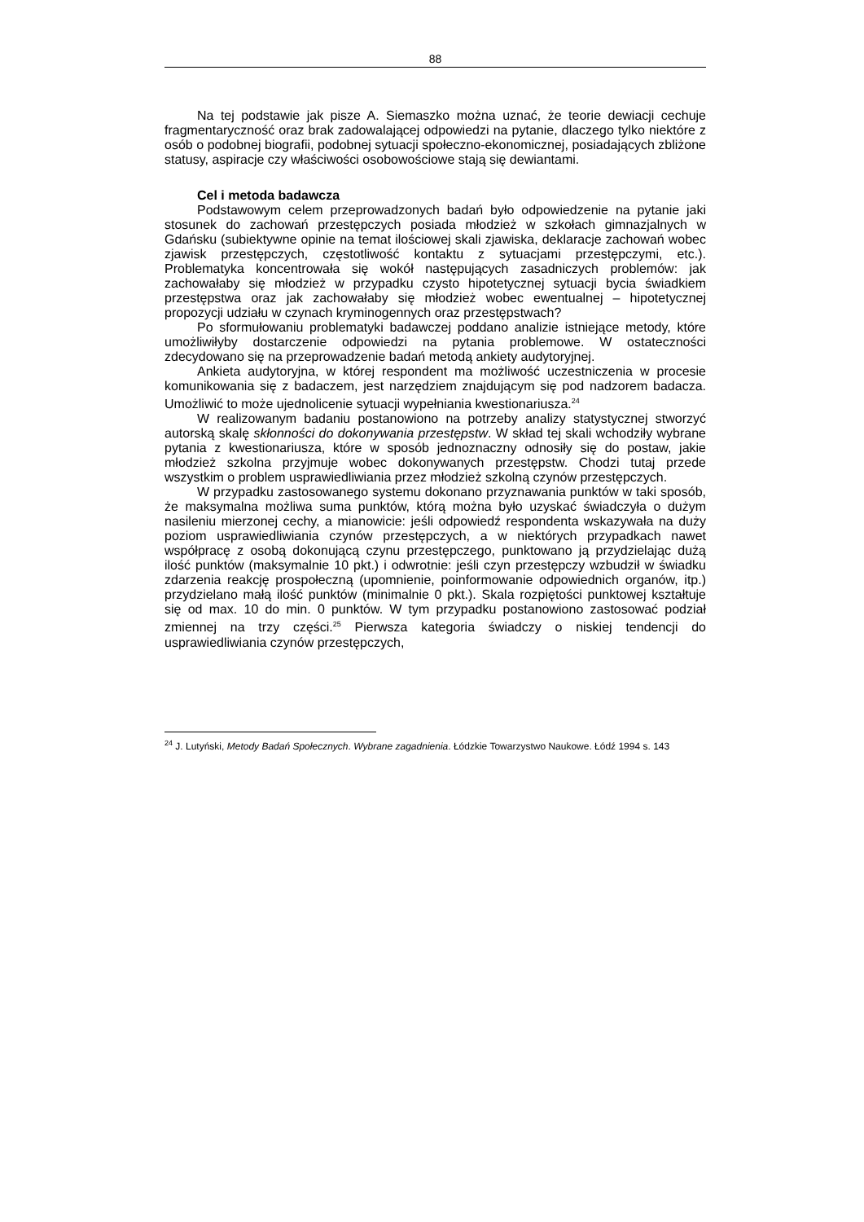88
Na tej podstawie jak pisze A. Siemaszko można uznać, że teorie dewiacji cechuje fragmentaryczność oraz brak zadowalającej odpowiedzi na pytanie, dlaczego tylko niektóre z osób o podobnej biografii, podobnej sytuacji społeczno-ekonomicznej, posiadających zbliżone statusy, aspiracje czy właściwości osobowościowe stają się dewiantami.
Cel i metoda badawcza
Podstawowym celem przeprowadzonych badań było odpowiedzenie na pytanie jaki stosunek do zachowań przestępczych posiada młodzież w szkołach gimnazjalnych w Gdańsku (subiektywne opinie na temat ilościowej skali zjawiska, deklaracje zachowań wobec zjawisk przestępczych, częstotliwość kontaktu z sytuacjami przestępczymi, etc.). Problematyka koncentrowała się wokół następujących zasadniczych problemów: jak zachowałaby się młodzież w przypadku czysto hipotetycznej sytuacji bycia świadkiem przestępstwa oraz jak zachowałaby się młodzież wobec ewentualnej – hipotetycznej propozycji udziału w czynach kryminogennych oraz przestępstwach?
Po sformułowaniu problematyki badawczej poddano analizie istniejące metody, które umożliwiłyby dostarczenie odpowiedzi na pytania problemowe. W ostateczności zdecydowano się na przeprowadzenie badań metodą ankiety audytoryjnej.
Ankieta audytoryjna, w której respondent ma możliwość uczestniczenia w procesie komunikowania się z badaczem, jest narzędziem znajdującym się pod nadzorem badacza. Umożliwić to może ujednolicenie sytuacji wypełniania kwestionariusza.<sup>24</sup>
W realizowanym badaniu postanowiono na potrzeby analizy statystycznej stworzyć autorską skalę skłonności do dokonywania przestępstw. W skład tej skali wchodziły wybrane pytania z kwestionariusza, które w sposób jednoznaczny odnosiły się do postaw, jakie młodzież szkolna przyjmuje wobec dokonywanych przestępstw. Chodzi tutaj przede wszystkim o problem usprawiedliwiania przez młodzież szkolną czynów przestępczych.
W przypadku zastosowanego systemu dokonano przyznawania punktów w taki sposób, że maksymalna możliwa suma punktów, którą można było uzyskać świadczyła o dużym nasileniu mierzonej cechy, a mianowicie: jeśli odpowiedź respondenta wskazywała na duży poziom usprawiedliwiania czynów przestępczych, a w niektórych przypadkach nawet współpracę z osobą dokonującą czynu przestępczego, punktowano ją przydzielając dużą ilość punktów (maksymalnie 10 pkt.) i odwrotnie: jeśli czyn przestępczy wzbudził w świadku zdarzenia reakcję prospołeczną (upomnienie, poinformowanie odpowiednich organów, itp.) przydzielano małą ilość punktów (minimalnie 0 pkt.). Skala rozpiętości punktowej kształtuje się od max. 10 do min. 0 punktów. W tym przypadku postanowiono zastosować podział zmiennej na trzy części.<sup>25</sup> Pierwsza kategoria świadczy o niskiej tendencji do usprawiedliwiania czynów przestępczych,
<sup>24</sup> J. Lutyński, Metody Badań Społecznych. Wybrane zagadnienia. Łódzkie Towarzystwo Naukowe. Łódź 1994 s. 143